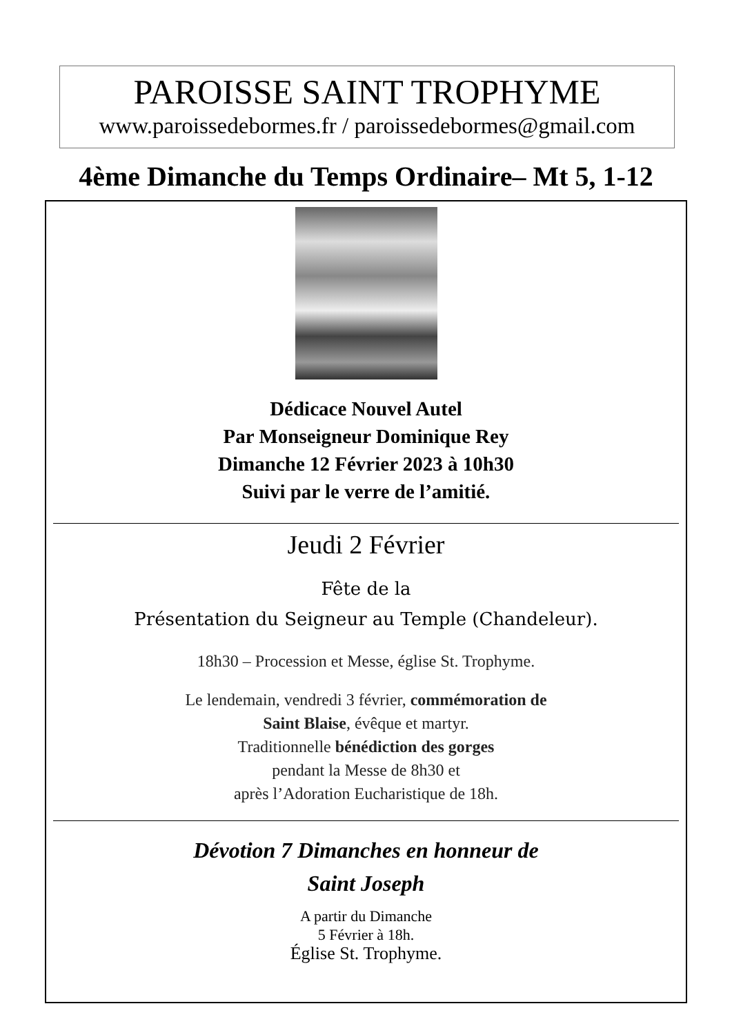PAROISSE SAINT TROPHYME
www.paroissedebormes.fr / paroissedebormes@gmail.com
4ème Dimanche du Temps Ordinaire– Mt 5, 1-12
Dédicace Nouvel Autel
Par Monseigneur Dominique Rey
Dimanche 12 Février 2023 à 10h30
Suivi par le verre de l’amitié.
Jeudi 2 Février
Fête de la
Présentation du Seigneur au Temple (Chandeleur).
18h30 – Procession et Messe, église St. Trophyme.
Le lendemain, vendredi 3 février, commémoration de
Saint Blaise, évêque et martyr.
Traditionnelle bénédiction des gorges
pendant la Messe de 8h30 et
après l’Adoration Eucharistique de 18h.
Dévotion 7 Dimanches en honneur de
Saint Joseph
A partir du Dimanche
5 Février à 18h.
Église St. Trophyme.